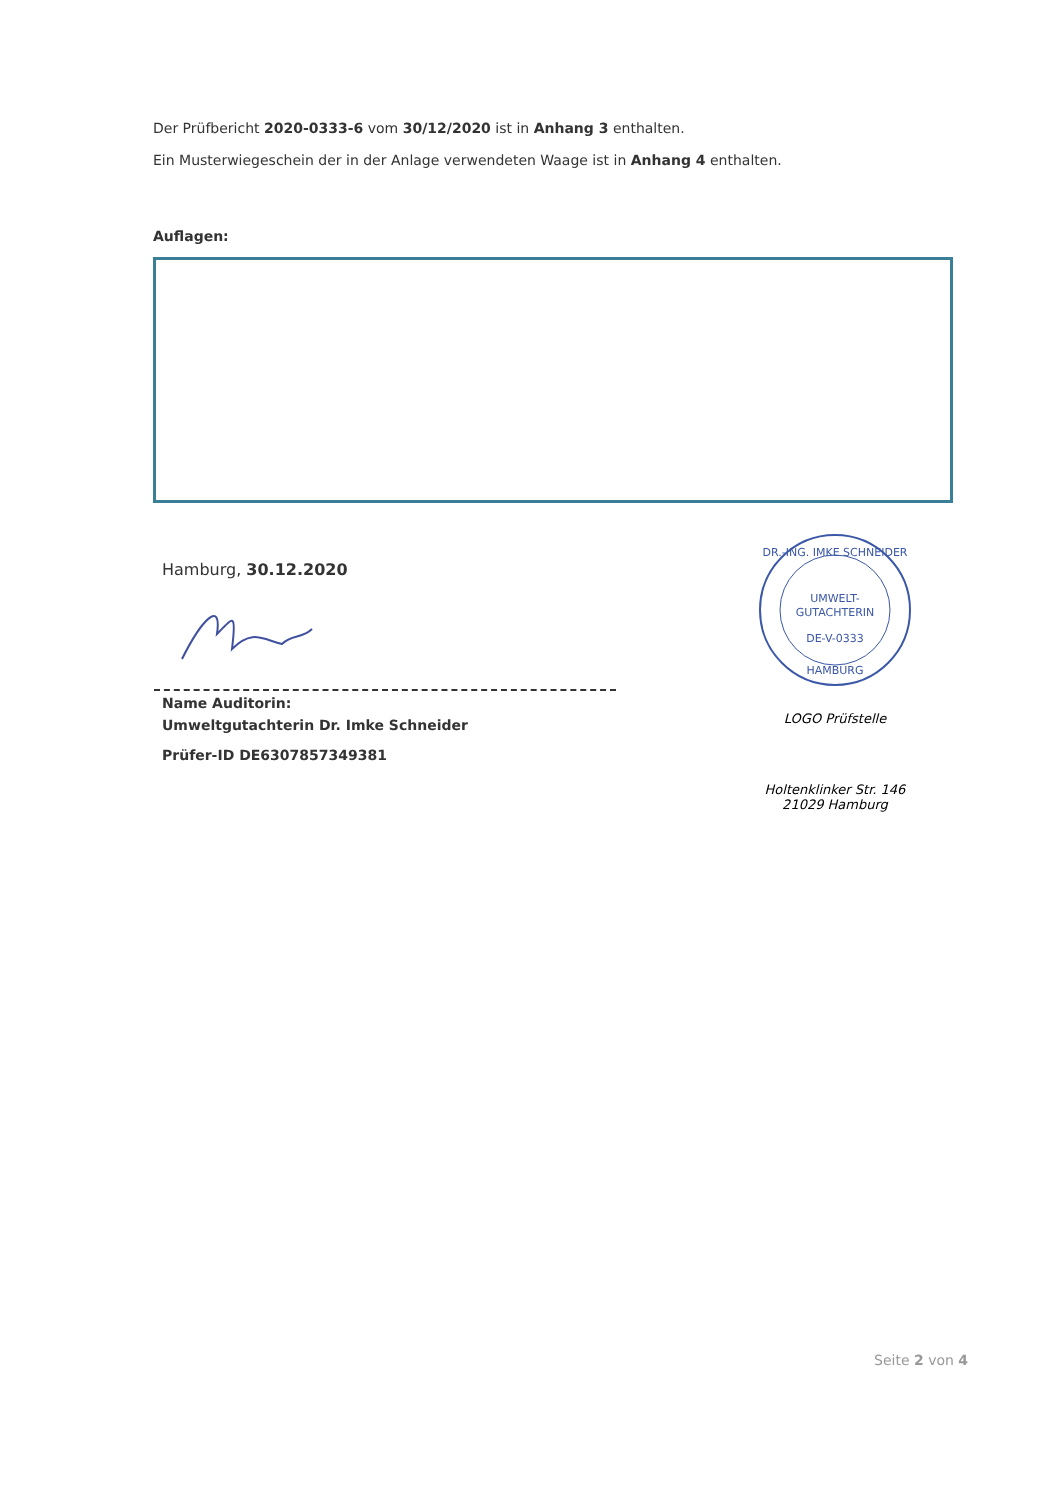Der Prüfbericht 2020-0333-6 vom 30/12/2020 ist in Anhang 3 enthalten.
Ein Musterwiegeschein der in der Anlage verwendeten Waage ist in Anhang 4 enthalten.
Auflagen:
Hamburg, 30.12.2020
Name Auditorin:
Umweltgutachterin Dr. Imke Schneider
Prüfer-ID DE6307857349381
UMWELT-
GUTACHTERIN
DE-V-0333
DR.-ING. IMKE SCHNEIDER
HAMBURG
LOGO Prüfstelle
Holtenklinker Str. 146
21029 Hamburg
Seite 2 von 4